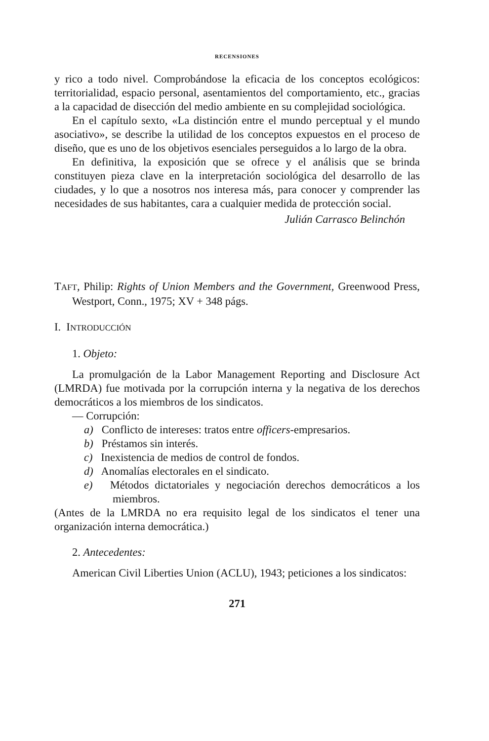RECENSIONES
y rico a todo nivel. Comprobándose la eficacia de los conceptos ecológicos: territorialidad, espacio personal, asentamientos del comportamiento, etc., gracias a la capacidad de disección del medio ambiente en su complejidad sociológica.
En el capítulo sexto, «La distinción entre el mundo perceptual y el mundo asociativo», se describe la utilidad de los conceptos expuestos en el proceso de diseño, que es uno de los objetivos esenciales perseguidos a lo largo de la obra.
En definitiva, la exposición que se ofrece y el análisis que se brinda constituyen pieza clave en la interpretación sociológica del desarrollo de las ciudades, y lo que a nosotros nos interesa más, para conocer y comprender las necesidades de sus habitantes, cara a cualquier medida de protección social.
Julián Carrasco Belinchón
TAFT, Philip: Rights of Union Members and the Government, Greenwood Press, Westport, Conn., 1975; XV + 348 págs.
I. INTRODUCCIÓN
1. Objeto:
La promulgación de la Labor Management Reporting and Disclosure Act (LMRDA) fue motivada por la corrupción interna y la negativa de los derechos democráticos a los miembros de los sindicatos.
— Corrupción:
a) Conflicto de intereses: tratos entre officers-empresarios.
b) Préstamos sin interés.
c) Inexistencia de medios de control de fondos.
d) Anomalías electorales en el sindicato.
e) Métodos dictatoriales y negociación derechos democráticos a los miembros.
(Antes de la LMRDA no era requisito legal de los sindicatos el tener una organización interna democrática.)
2. Antecedentes:
American Civil Liberties Union (ACLU), 1943; peticiones a los sindicatos:
271